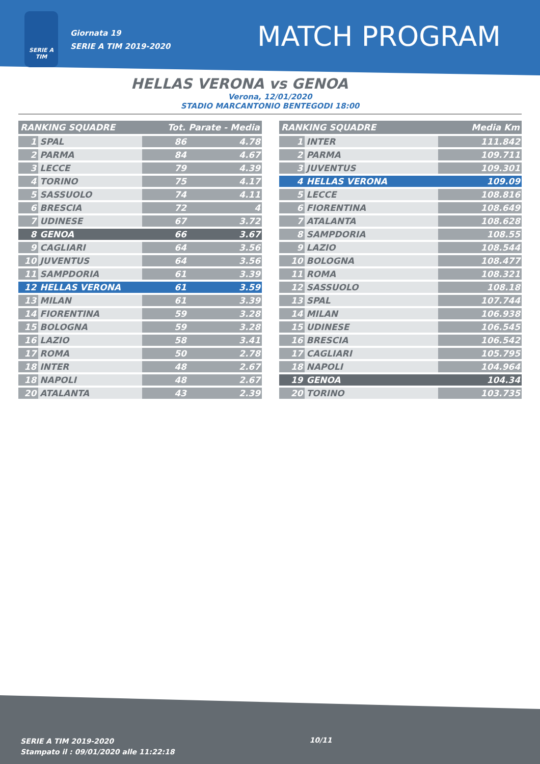SERIE A TIM
Giornata 19
SERIE A TIM 2019-2020
MATCH PROGRAM
HELLAS VERONA vs GENOA
Verona, 12/01/2020
STADIO MARCANTONIO BENTEGODI 18:00
| RANKING SQUADRE | | Tot. Parate - Media | |
| --- | --- | --- | --- |
| 1 | SPAL | 86 | 4.78 |
| 2 | PARMA | 84 | 4.67 |
| 3 | LECCE | 79 | 4.39 |
| 4 | TORINO | 75 | 4.17 |
| 5 | SASSUOLO | 74 | 4.11 |
| 6 | BRESCIA | 72 | 4 |
| 7 | UDINESE | 67 | 3.72 |
| 8 | GENOA | 66 | 3.67 |
| 9 | CAGLIARI | 64 | 3.56 |
| 10 | JUVENTUS | 64 | 3.56 |
| 11 | SAMPDORIA | 61 | 3.39 |
| 12 | HELLAS VERONA | 61 | 3.59 |
| 13 | MILAN | 61 | 3.39 |
| 14 | FIORENTINA | 59 | 3.28 |
| 15 | BOLOGNA | 59 | 3.28 |
| 16 | LAZIO | 58 | 3.41 |
| 17 | ROMA | 50 | 2.78 |
| 18 | INTER | 48 | 2.67 |
| 18 | NAPOLI | 48 | 2.67 |
| 20 | ATALANTA | 43 | 2.39 |
| RANKING SQUADRE | | Media Km |
| --- | --- | --- |
| 1 | INTER | 111.842 |
| 2 | PARMA | 109.711 |
| 3 | JUVENTUS | 109.301 |
| 4 | HELLAS VERONA | 109.09 |
| 5 | LECCE | 108.816 |
| 6 | FIORENTINA | 108.649 |
| 7 | ATALANTA | 108.628 |
| 8 | SAMPDORIA | 108.55 |
| 9 | LAZIO | 108.544 |
| 10 | BOLOGNA | 108.477 |
| 11 | ROMA | 108.321 |
| 12 | SASSUOLO | 108.18 |
| 13 | SPAL | 107.744 |
| 14 | MILAN | 106.938 |
| 15 | UDINESE | 106.545 |
| 16 | BRESCIA | 106.542 |
| 17 | CAGLIARI | 105.795 |
| 18 | NAPOLI | 104.964 |
| 19 | GENOA | 104.34 |
| 20 | TORINO | 103.735 |
SERIE A TIM 2019-2020
Stampato il : 09/01/2020 alle 11:22:18
10/11